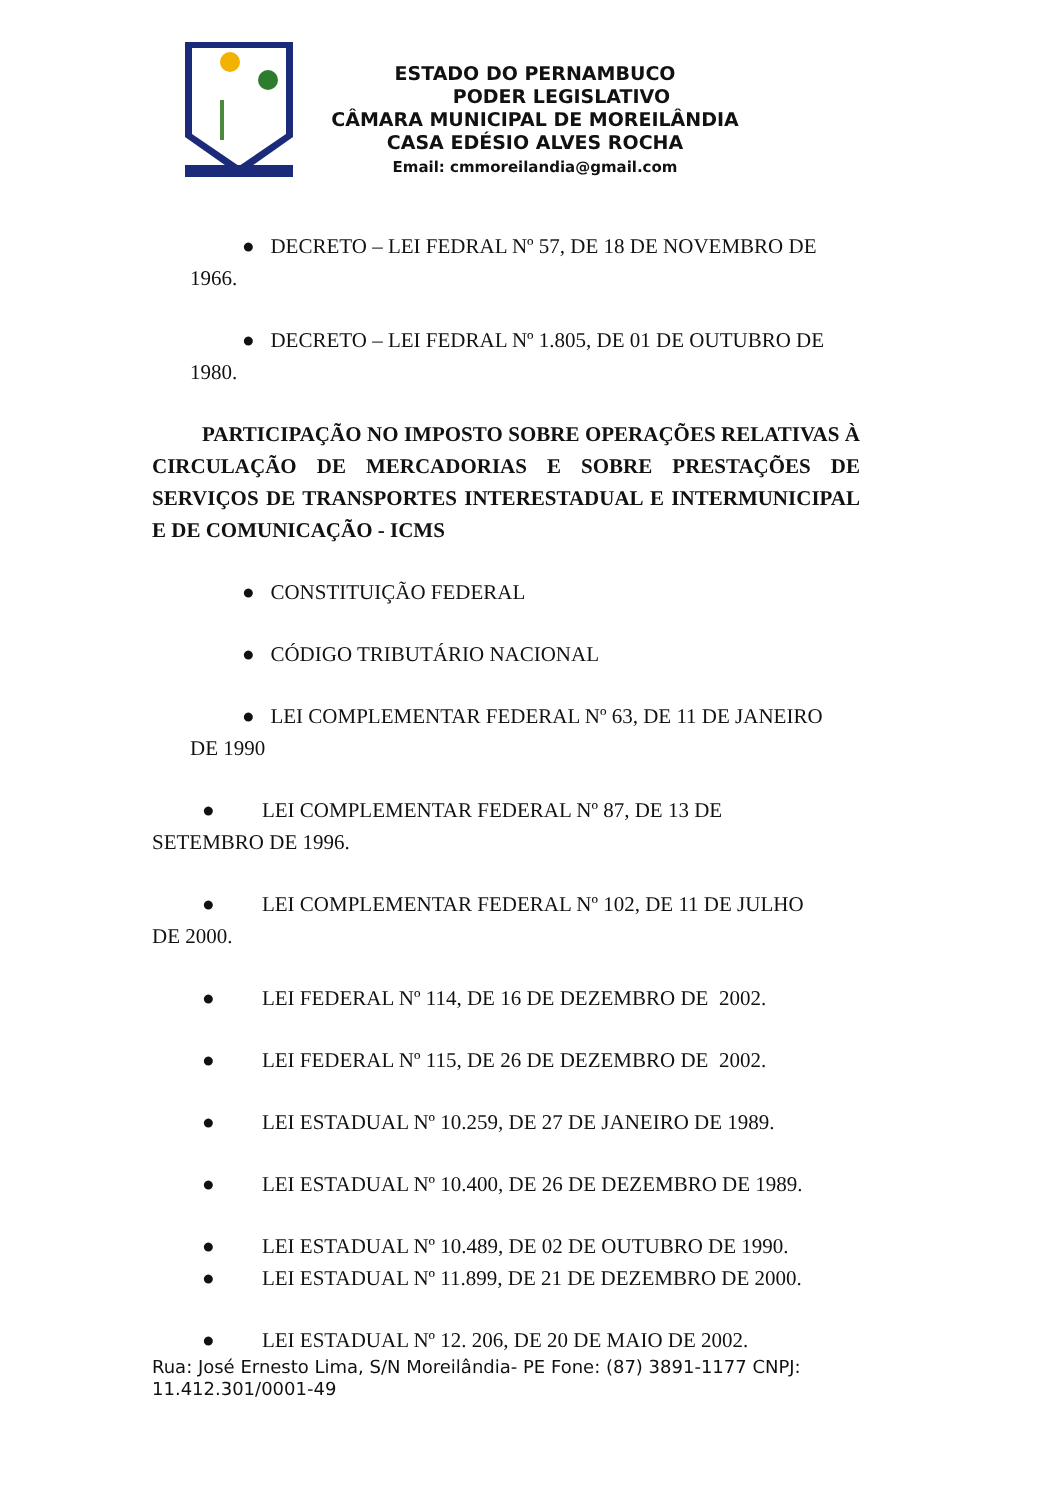ESTADO DO PERNAMBUCO
PODER LEGISLATIVO
CÂMARA MUNICIPAL DE MOREILÂNDIA
CASA EDÉSIO ALVES ROCHA
Email: cmmoreilandia@gmail.com
● DECRETO – LEI FEDRAL Nº 57, DE 18 DE NOVEMBRO DE
1966.
● DECRETO – LEI FEDRAL Nº 1.805, DE 01 DE OUTUBRO DE
1980.
PARTICIPAÇÃO NO IMPOSTO SOBRE OPERAÇÕES RELATIVAS À CIRCULAÇÃO DE MERCADORIAS E SOBRE PRESTAÇÕES DE SERVIÇOS DE TRANSPORTES INTERESTADUAL E INTERMUNICIPAL E DE COMUNICAÇÃO - ICMS
● CONSTITUIÇÃO FEDERAL
● CÓDIGO TRIBUTÁRIO NACIONAL
● LEI COMPLEMENTAR FEDERAL Nº 63, DE 11 DE JANEIRO
DE 1990
● LEI COMPLEMENTAR FEDERAL Nº 87, DE 13 DE
SETEMBRO DE 1996.
● LEI COMPLEMENTAR FEDERAL Nº 102, DE 11 DE JULHO
DE 2000.
● LEI FEDERAL Nº 114, DE 16 DE DEZEMBRO DE 2002.
● LEI FEDERAL Nº 115, DE 26 DE DEZEMBRO DE 2002.
● LEI ESTADUAL Nº 10.259, DE 27 DE JANEIRO DE 1989.
● LEI ESTADUAL Nº 10.400, DE 26 DE DEZEMBRO DE 1989.
● LEI ESTADUAL Nº 10.489, DE 02 DE OUTUBRO DE 1990.
● LEI ESTADUAL Nº 11.899, DE 21 DE DEZEMBRO DE 2000.
● LEI ESTADUAL Nº 12. 206, DE 20 DE MAIO DE 2002.
Rua: José Ernesto Lima, S/N Moreilândia- PE Fone: (87) 3891-1177 CNPJ: 11.412.301/0001-49